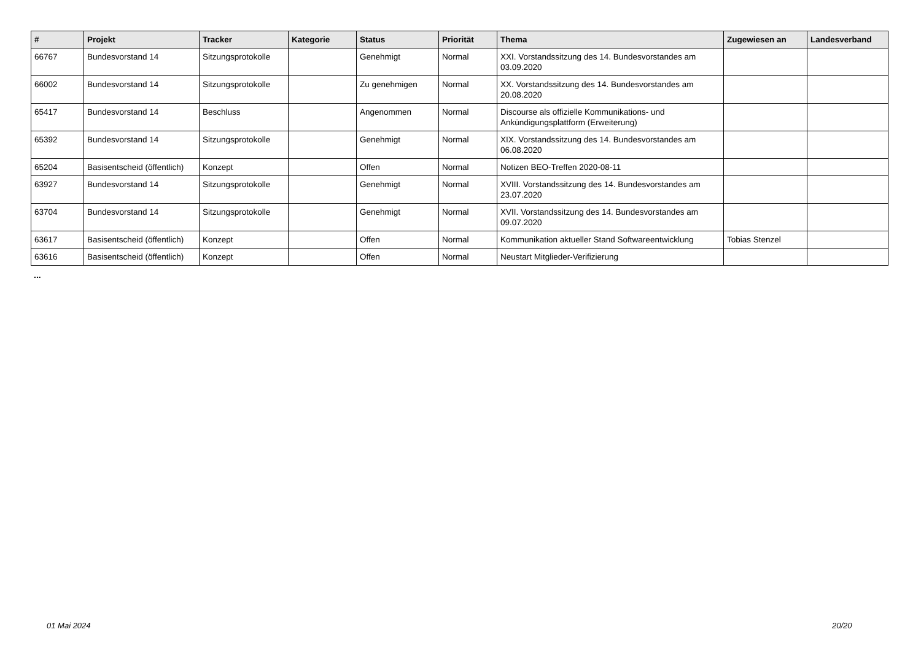| # | Projekt | Tracker | Kategorie | Status | Priorität | Thema | Zugewiesen an | Landesverband |
| --- | --- | --- | --- | --- | --- | --- | --- | --- |
| 66767 | Bundesvorstand 14 | Sitzungsprotokolle | | Genehmigt | Normal | XXI. Vorstandssitzung des 14. Bundesvorstandes am 03.09.2020 | | |
| 66002 | Bundesvorstand 14 | Sitzungsprotokolle | | Zu genehmigen | Normal | XX. Vorstandssitzung des 14. Bundesvorstandes am 20.08.2020 | | |
| 65417 | Bundesvorstand 14 | Beschluss | | Angenommen | Normal | Discourse als offizielle Kommunikations- und Ankündigungsplattform (Erweiterung) | | |
| 65392 | Bundesvorstand 14 | Sitzungsprotokolle | | Genehmigt | Normal | XIX. Vorstandssitzung des 14. Bundesvorstandes am 06.08.2020 | | |
| 65204 | Basisentscheid (öffentlich) | Konzept | | Offen | Normal | Notizen BEO-Treffen 2020-08-11 | | |
| 63927 | Bundesvorstand 14 | Sitzungsprotokolle | | Genehmigt | Normal | XVIII. Vorstandssitzung des 14. Bundesvorstandes am 23.07.2020 | | |
| 63704 | Bundesvorstand 14 | Sitzungsprotokolle | | Genehmigt | Normal | XVII. Vorstandssitzung des 14. Bundesvorstandes am 09.07.2020 | | |
| 63617 | Basisentscheid (öffentlich) | Konzept | | Offen | Normal | Kommunikation aktueller Stand Softwareentwicklung | Tobias Stenzel | |
| 63616 | Basisentscheid (öffentlich) | Konzept | | Offen | Normal | Neustart Mitglieder-Verifizierung | | |
...
01 Mai 2024 20/20